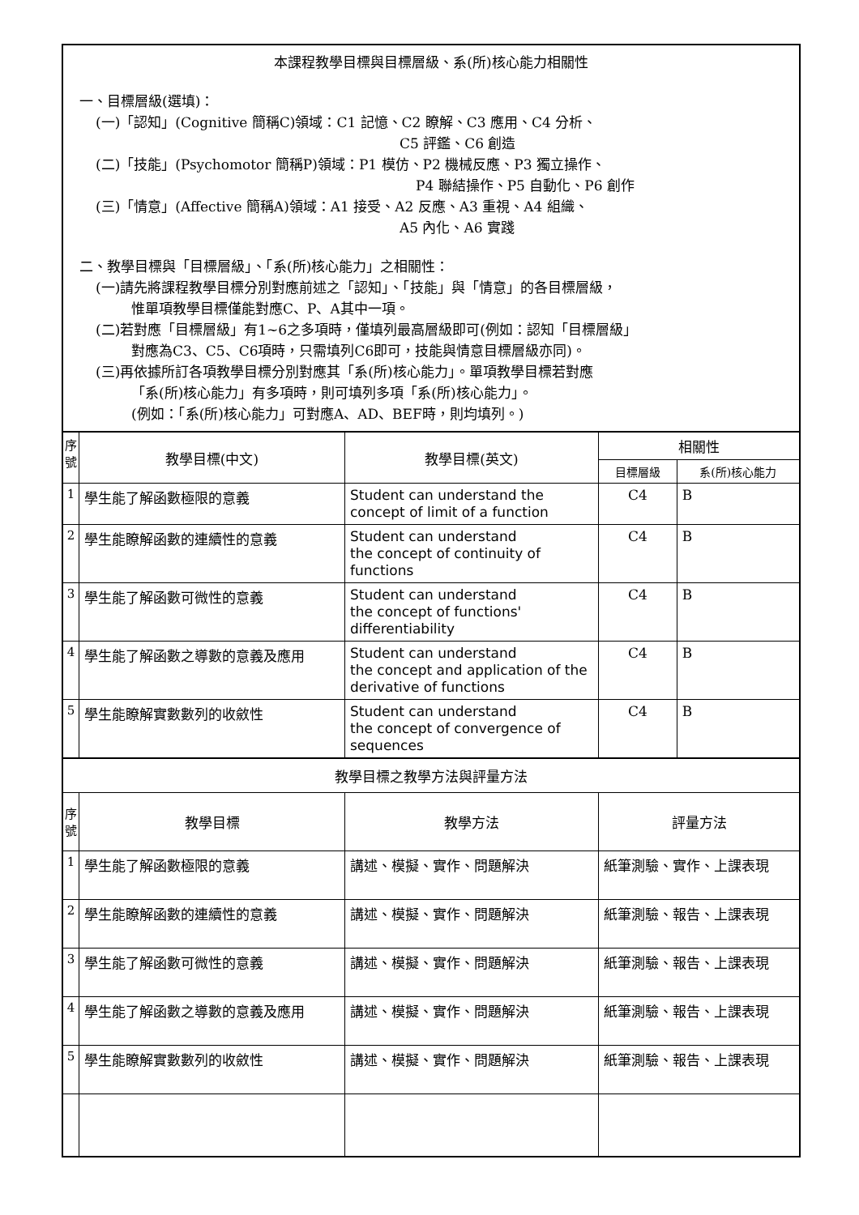| 本課程教學目標與目標層級、系(所)核心能力相關性 一、目標層級(選填)： (一)「認知」(Cognitive 簡稱C)領域：C1 記憶、C2 瞭解、C3 應用、C4 分析、 C5 評鑑、C6 創造 (二)「技能」(Psychomotor 簡稱P)領域：P1 模仿、P2 機械反應、P3 獨立操作、 P4 聯結操作、P5 自動化、P6 創作 (三)「情意」(Affective 簡稱A)領域：A1 接受、A2 反應、A3 重視、A4 組織、 A5 內化、A6 實踐 二、教學目標與「目標層級」、「系(所)核心能力」之相關性： (一)請先將課程教學目標分別對應前述之「認知」、「技能」與「情意」的各目標層級， 惟單項教學目標僅能對應C、P、A其中一項。 (二)若對應「目標層級」有1~6之多項時，僅填列最高層級即可(例如：認知「目標層級」 對應為C3、C5、C6項時，只需填列C6即可，技能與情意目標層級亦同)。 (三)再依據所訂各項教學目標分別對應其「系(所)核心能力」。單項教學目標若對應 「系(所)核心能力」有多項時，則可填列多項「系(所)核心能力」。 (例如：「系(所)核心能力」可對應A、AD、BEF時，則均填列。) | | | | |
| 序 號 | 教學目標(中文) | 教學目標(英文) | 相關性 | |
| | | | 目標層級 | 系(所)核心能力 |
| 1 | 學生能了解函數極限的意義 | Student can understand the concept of limit of a function | C4 | B |
| 2 | 學生能瞭解函數的連續性的意義 | Student can understand the concept of continuity of functions | C4 | B |
| 3 | 學生能了解函數可微性的意義 | Student can understand the concept of functions' differentiability | C4 | B |
| 4 | 學生能了解函數之導數的意義及應用 | Student can understand the concept and application of the derivative of functions | C4 | B |
| 5 | 學生能瞭解實數數列的收斂性 | Student can understand the concept of convergence of sequences | C4 | B |
| 教學目標之教學方法與評量方法 | | | | |
| 序 號 | 教學目標 | 教學方法 | 評量方法 | |
| 1 | 學生能了解函數極限的意義 | 講述、模擬、實作、問題解決 | 紙筆測驗、實作、上課表現 | |
| 2 | 學生能瞭解函數的連續性的意義 | 講述、模擬、實作、問題解決 | 紙筆測驗、報告、上課表現 | |
| 3 | 學生能了解函數可微性的意義 | 講述、模擬、實作、問題解決 | 紙筆測驗、報告、上課表現 | |
| 4 | 學生能了解函數之導數的意義及應用 | 講述、模擬、實作、問題解決 | 紙筆測驗、報告、上課表現 | |
| 5 | 學生能瞭解實數數列的收斂性 | 講述、模擬、實作、問題解決 | 紙筆測驗、報告、上課表現 | |